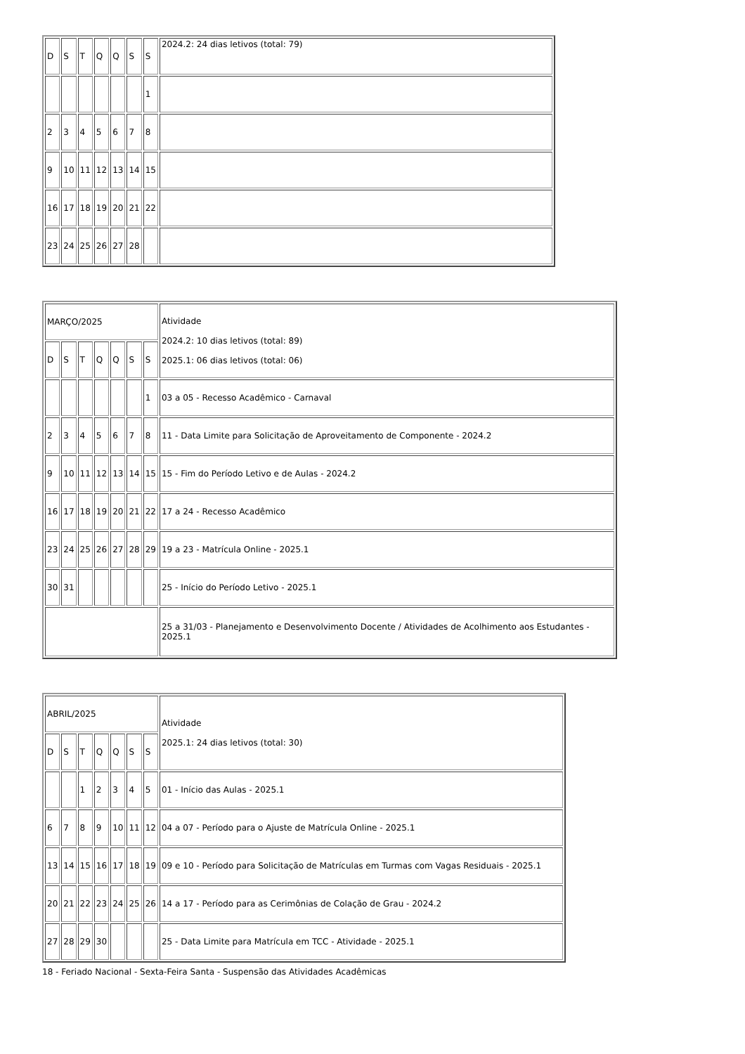| D | S | T | Q | Q | S | S | 2024.2: 24 dias letivos (total: 79) |
| | | | | | | 1 | |
| 2 | 3 | 4 | 5 | 6 | 7 | 8 | |
| 9 | 10 | 11 | 12 | 13 | 14 | 15 | |
| 16 | 17 | 18 | 19 | 20 | 21 | 22 | |
| 23 | 24 | 25 | 26 | 27 | 28 | | |
| MARÇO/2025 | | | | | | | Atividade 2024.2: 10 dias letivos (total: 89) 2025.1: 06 dias letivos (total: 06) |
| D | S | T | Q | Q | S | S | |
| | | | | | | 1 | 03 a 05 - Recesso Acadêmico - Carnaval |
| 2 | 3 | 4 | 5 | 6 | 7 | 8 | 11 - Data Limite para Solicitação de Aproveitamento de Componente - 2024.2 |
| 9 | 10 | 11 | 12 | 13 | 14 | 15 | 15 - Fim do Período Letivo e de Aulas - 2024.2 |
| 16 | 17 | 18 | 19 | 20 | 21 | 22 | 17 a 24 - Recesso Acadêmico |
| 23 | 24 | 25 | 26 | 27 | 28 | 29 | 19 a 23 - Matrícula Online - 2025.1 |
| 30 | 31 | | | | | | 25 - Início do Período Letivo - 2025.1 |
| | | | | | | | 25 a 31/03 - Planejamento e Desenvolvimento Docente / Atividades de Acolhimento aos Estudantes - 2025.1 |
| ABRIL/2025 | | | | | | | Atividade 2025.1: 24 dias letivos (total: 30) |
| D | S | T | Q | Q | S | S | |
| | | 1 | 2 | 3 | 4 | 5 | 01 - Início das Aulas - 2025.1 |
| 6 | 7 | 8 | 9 | 10 | 11 | 12 | 04 a 07 - Período para o Ajuste de Matrícula Online - 2025.1 |
| 13 | 14 | 15 | 16 | 17 | 18 | 19 | 09 e 10 - Período para Solicitação de Matrículas em Turmas com Vagas Residuais - 2025.1 |
| 20 | 21 | 22 | 23 | 24 | 25 | 26 | 14 a 17 - Período para as Cerimônias de Colação de Grau - 2024.2 |
| 27 | 28 | 29 | 30 | | | | 25 - Data Limite para Matrícula em TCC - Atividade - 2025.1 |
18 - Feriado Nacional - Sexta-Feira Santa - Suspensão das Atividades Acadêmicas